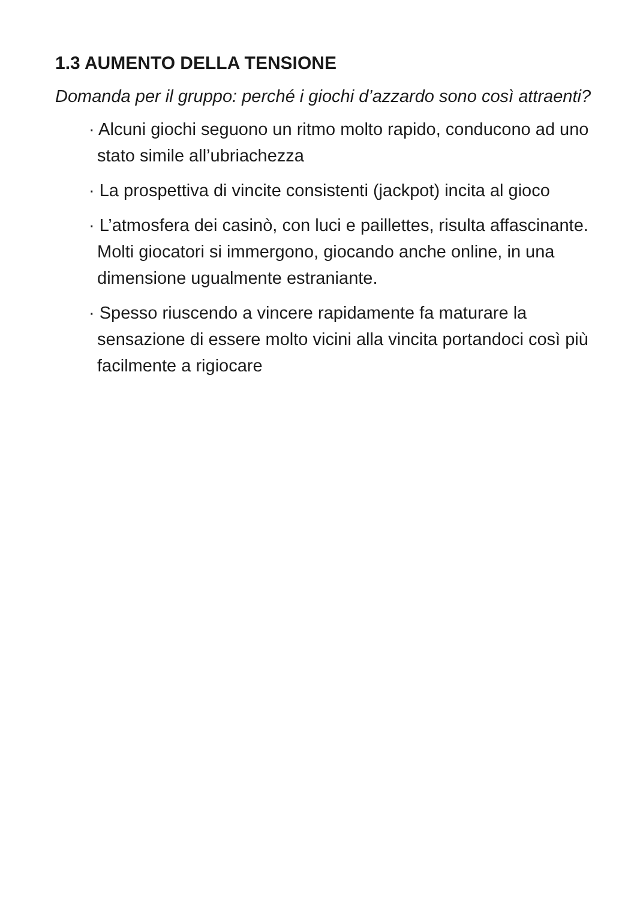1.3 AUMENTO DELLA TENSIONE
Domanda per il gruppo: perché i giochi d’azzardo sono così attraenti?
· Alcuni giochi seguono un ritmo molto rapido, conducono ad uno stato simile all’ubriachezza
· La prospettiva di vincite consistenti (jackpot) incita al gioco
· L’atmosfera dei casinò, con luci e paillettes, risulta affascinante. Molti giocatori si immergono, giocando anche online, in una dimensione ugualmente estraniante.
· Spesso riuscendo a vincere rapidamente fa maturare la sensazione di essere molto vicini alla vincita portandoci così più facilmente a rigiocare